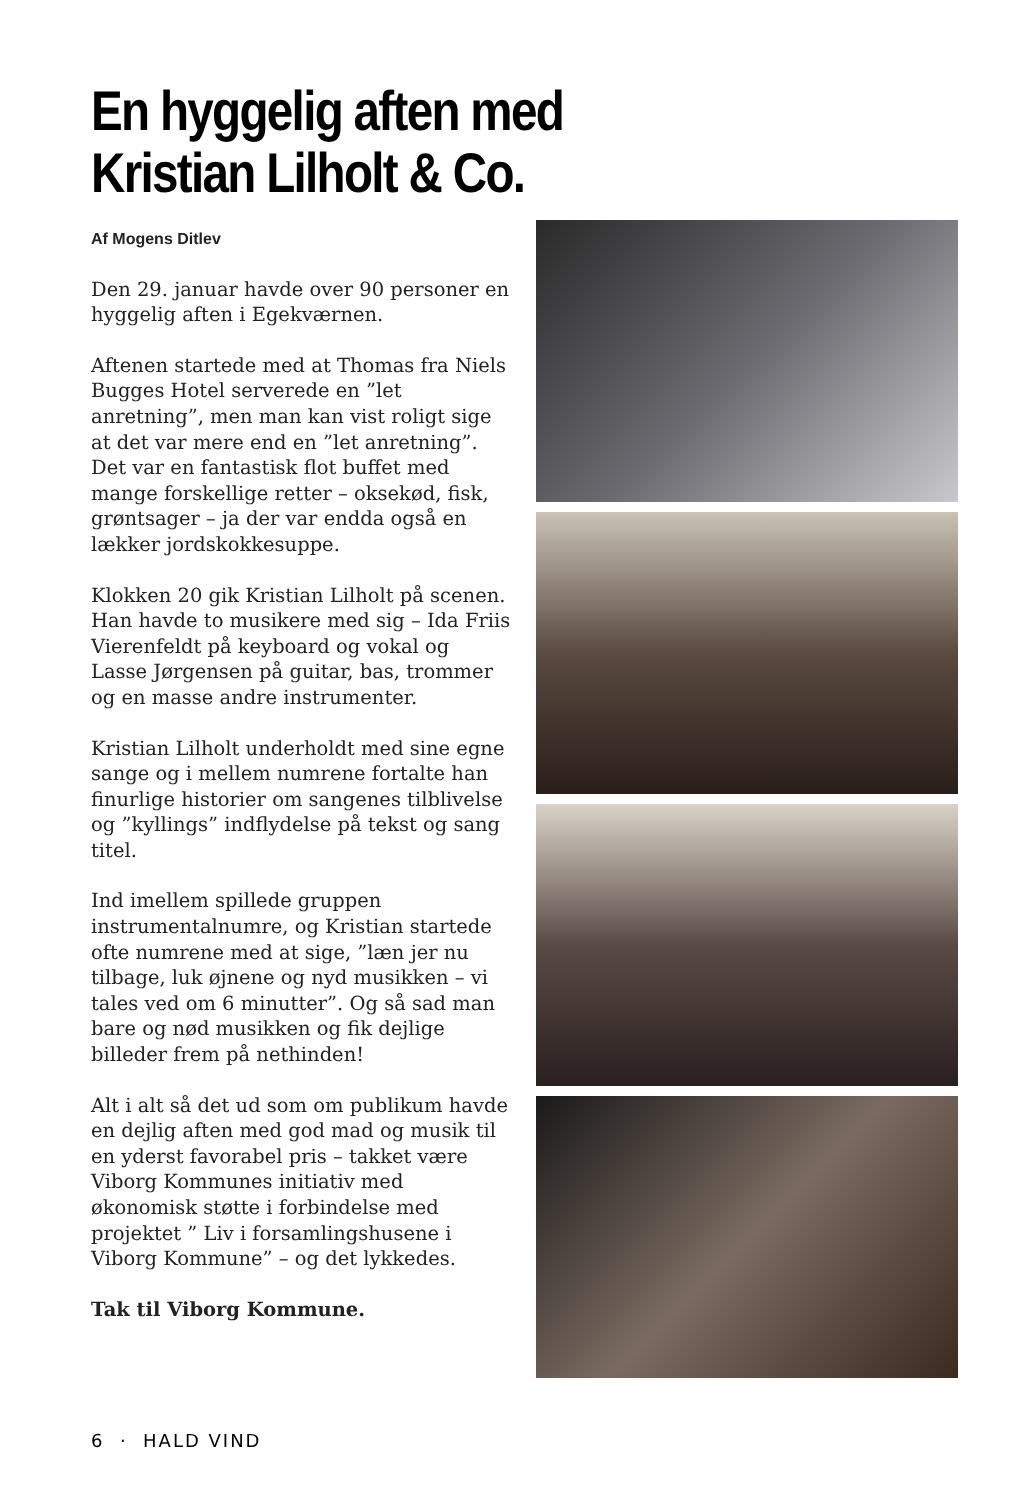En hyggelig aften med
Kristian Lilholt & Co.
Af Mogens Ditlev
Den 29. januar havde over 90 personer en hyggelig aften i Egekværnen.
Aftenen startede med at Thomas fra Niels Bugges Hotel serverede en ”let anretning”, men man kan vist roligt sige at det var mere end en ”let anretning”. Det var en fantastisk flot buffet med mange forskellige retter – oksekød, fisk, grøntsager – ja der var endda også en lækker jordskokkesuppe.
Klokken 20 gik Kristian Lilholt på scenen. Han havde to musikere med sig – Ida Friis Vierenfeldt på keyboard og vokal og Lasse Jørgensen på guitar, bas, trommer og en masse andre instrumenter.
Kristian Lilholt underholdt med sine egne sange og i mellem numrene fortalte han finurlige historier om sangenes tilblivelse og ”kyllings” indflydelse på tekst og sang titel.
Ind imellem spillede gruppen instrumentalnumre, og Kristian startede ofte numrene med at sige, ”læn jer nu tilbage, luk øjnene og nyd musikken – vi tales ved om 6 minutter”. Og så sad man bare og nød musikken og fik dejlige billeder frem på nethinden!
Alt i alt så det ud som om publikum havde en dejlig aften med god mad og musik til en yderst favorabel pris – takket være Viborg Kommunes initiativ med økonomisk støtte i forbindelse med projektet ” Liv i forsamlingshusene i Viborg Kommune” – og det lykkedes.
Tak til Viborg Kommune.
6 · HALD VIND